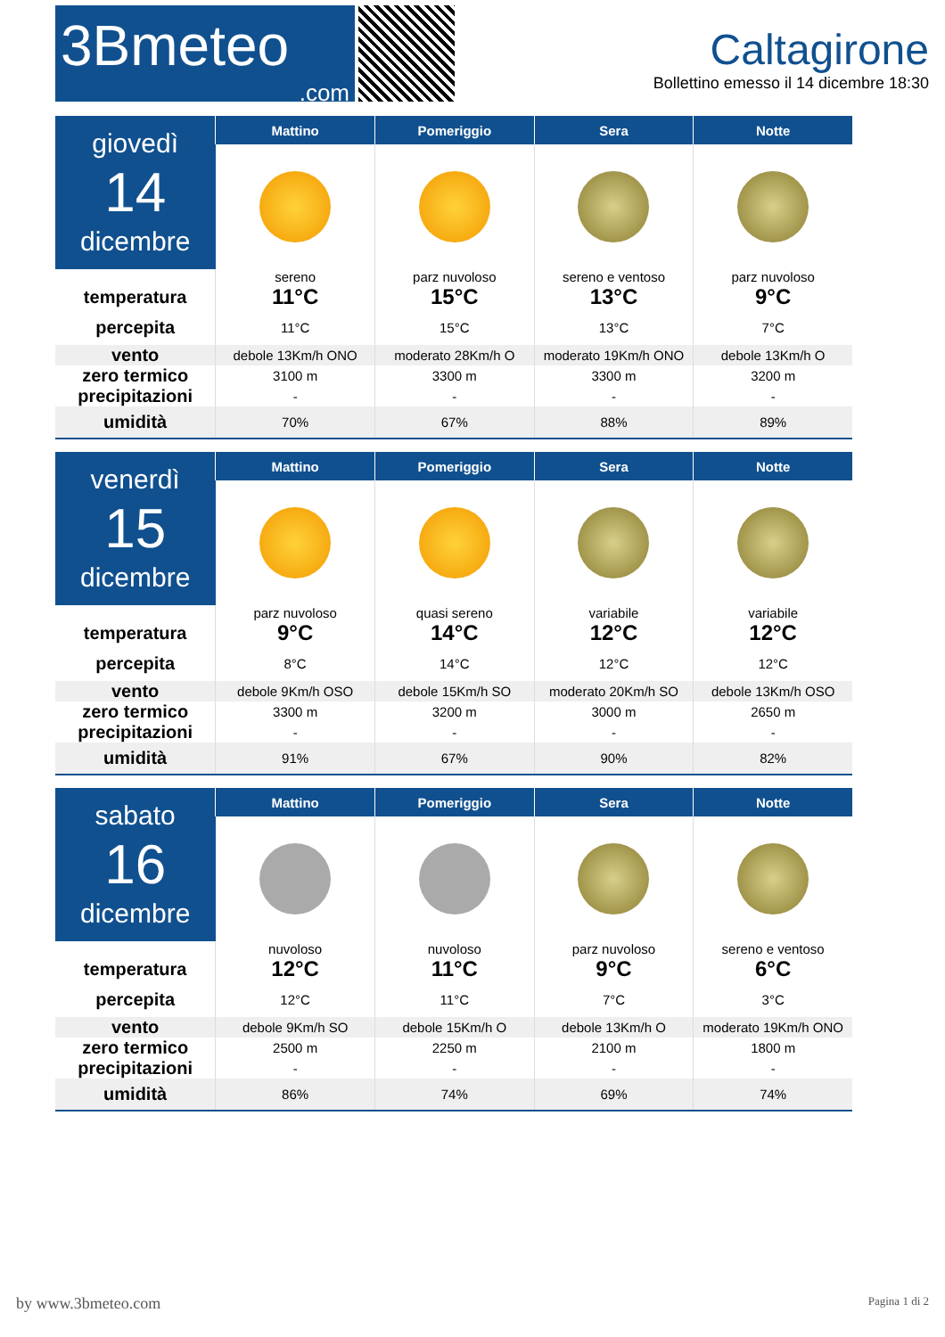3Bmeteo.com
Caltagirone
Bollettino emesso il 14 dicembre 18:30
| giovedì 14 dicembre | Mattino | Pomeriggio | Sera | Notte |
| | sereno | parz nuvoloso | sereno e ventoso | parz nuvoloso |
| temperatura | 11°C | 15°C | 13°C | 9°C |
| percepita | 11°C | 15°C | 13°C | 7°C |
| vento | debole 13Km/h ONO | moderato 28Km/h O | moderato 19Km/h ONO | debole 13Km/h O |
| zero termico | 3100 m | 3300 m | 3300 m | 3200 m |
| precipitazioni | - | - | - | - |
| umidità | 70% | 67% | 88% | 89% |
| venerdì 15 dicembre | Mattino | Pomeriggio | Sera | Notte |
| | parz nuvoloso | quasi sereno | variabile | variabile |
| temperatura | 9°C | 14°C | 12°C | 12°C |
| percepita | 8°C | 14°C | 12°C | 12°C |
| vento | debole 9Km/h OSO | debole 15Km/h SO | moderato 20Km/h SO | debole 13Km/h OSO |
| zero termico | 3300 m | 3200 m | 3000 m | 2650 m |
| precipitazioni | - | - | - | - |
| umidità | 91% | 67% | 90% | 82% |
| sabato 16 dicembre | Mattino | Pomeriggio | Sera | Notte |
| | nuvoloso | nuvoloso | parz nuvoloso | sereno e ventoso |
| temperatura | 12°C | 11°C | 9°C | 6°C |
| percepita | 12°C | 11°C | 7°C | 3°C |
| vento | debole 9Km/h SO | debole 15Km/h O | debole 13Km/h O | moderato 19Km/h ONO |
| zero termico | 2500 m | 2250 m | 2100 m | 1800 m |
| precipitazioni | - | - | - | - |
| umidità | 86% | 74% | 69% | 74% |
by www.3bmeteo.com Pagina 1 di 2